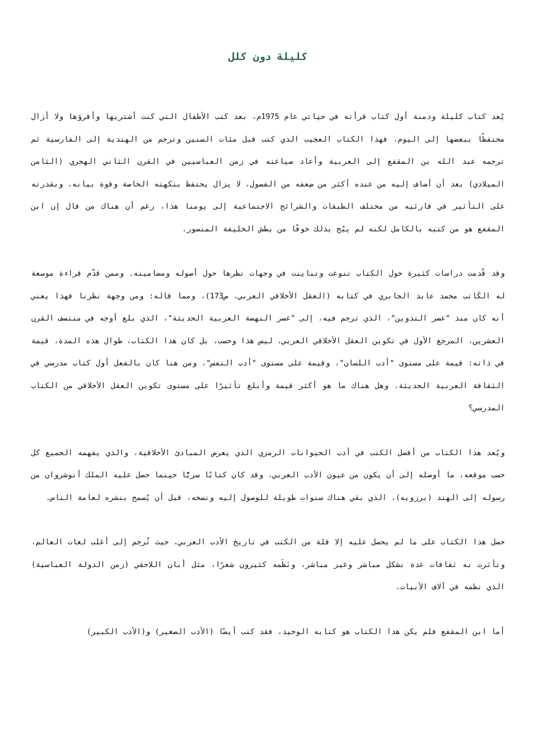كليلة دون كلل
يُعد كتاب كليلة ودمنة أول كتاب قرأته في حياتي عام 1975م، بعد كتب الأطفال التي كنت أشتريها وأقرؤها ولا أزال محتفظًا ببعضها إلى اليوم. فهذا الكتاب العجيب الذي كتب قبل مئات السنين وترجم من الهندية إلى الفارسية ثم ترجمه عبد الله بن المقفع إلى العربية وأعاد صياغته في زمن العباسيين في القرن الثاني الهجري (الثامن الميلادي) بعد أن أضاف إليه من عنده أكثر من ضِعفه من الفصول، لا يزال يحتفظ بنكهته الخاصة وقوة بيانه، وبقدرته على التأثير في قارئيه من مختلف الطبقات والشرائح الاجتماعية إلى يومنا هذا، رغم أن هناك من قال إن ابن المقفع هو من كتبه بالكامل لكنه لم يبُح بذلك خوفًا من بطش الخليفة المنصور.
وقد قُدمت دراسات كثيرة حول الكتاب تنوعت وتباينت في وجهات نظرها حول أصوله ومضامينه. وممن قدّم قراءة موسعة له الكَاتب محمد عابد الجابري في كتابه (العقل الأخلاقي العربي، ص173)، ومما قاله: ومن وجهة نظرنا فهذا يعني أنه كان منذ "عصر التدوين"، الذي ترجم فيه، إلى "عصر النهضة العربية الحديثة"، الذي بلغ أوجه في منتصف القرن العشرين، المرجع الأول في تكوين العقل الأخلاقي العربي. ليس هذا وحسب، بل كان هذا الكتاب، طوال هذه المدة، قيمة في ذاته: قيمة على مستوى "أدب اللسان"، وقيمة على مستوى "أدب النفس"، ومن هنا كان بالفعل أول كتاب مدرسي في الثقافة العربية الحديثة. وهل هناك ما هو أكثر قيمة وأبلغ تأثيرًا على مستوى تكوين العقل الأخلاقي من الكتاب المدرسي؟
ويُعد هذا الكتاب من أفضل الكتب في أدب الحيوانات الرمزي الذي يعرض المبادئ الأخلاقية، والذي يفهمه الجميع كل حسب موقعه، ما أوصله إلى أن يكون من عيون الأدب العربي. وقد كان كتابًا سريًّا حينما حصل عليه الملك أنوشروان من رسوله إلى الهند (برزويه)، الذي بقي هناك سنوات طويلة للوصول إليه ونسخه، قبل أن يُسمح بنشره لعامة الناس.
حصل هذا الكتاب على ما لم يحصل عليه إلا قلة من الكتب في تاريخ الأدب العربي، حيث تُرجم إلى أغلب لغات العالم، وتأثرت به ثقافات عدة بشكل مباشر وغير مباشر، ونَظَمه كثيرون شعرًا، مثل أبان اللاحقي (زمن الدولة العباسية) الذي نظمه في آلاف الأبيات.
أما ابن المقفع فلم يكن هذا الكتاب هو كتابه الوحيد، فقد كتب أيضًا (الأدب الصغير) و(الأدب الكبير)